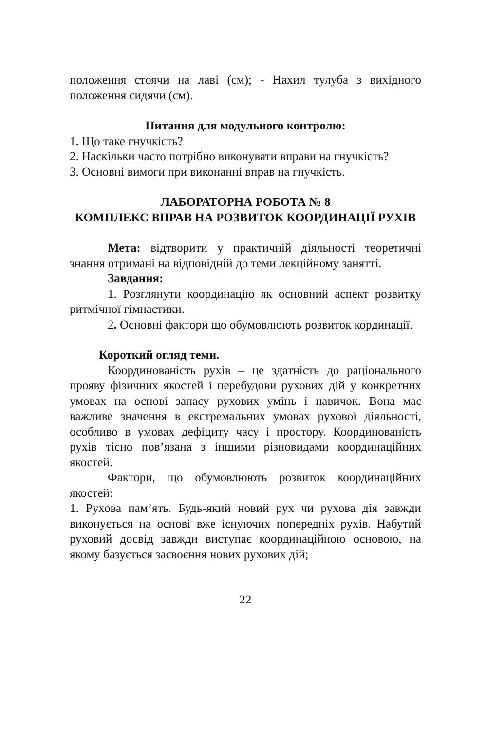положення стоячи на лаві (см); - Нахил тулуба з вихідного положення сидячи (см).
Питання для модульного контролю:
1. Що таке гнучкість?
2. Наскільки часто потрібно виконувати вправи на гнучкість?
3. Основні вимоги при виконанні вправ на гнучкість.
ЛАБОРАТОРНА РОБОТА № 8
КОМПЛЕКС ВПРАВ НА РОЗВИТОК КООРДИНАЦІЇ РУХІВ
Мета: відтворити у практичній діяльності теоретичні знання отримані на відповідній до теми лекційному занятті.
Завдання:
1. Розглянути координацію як основний аспект розвитку ритмічної гімнастики.
2. Основні фактори що обумовлюють розвиток кординації.
Короткий огляд теми.
Координованість рухів – це здатність до раціонального прояву фізичних якостей і перебудови рухових дій у конкретних умовах на основі запасу рухових умінь і навичок. Вона має важливе значення в екстремальних умовах рухової діяльності, особливо в умовах дефіциту часу і простору. Координованість рухів тісно пов’язана з іншими різновидами координаційних якостей.
Фактори, що обумовлюють розвиток координаційних якостей:
1. Рухова пам’ять. Будь-який новий рух чи рухова дія завжди виконується на основі вже існуючих попередніх рухів. Набутий руховий досвід завжди виступає координаційною основою, на якому базується засвоєння нових рухових дій;
22